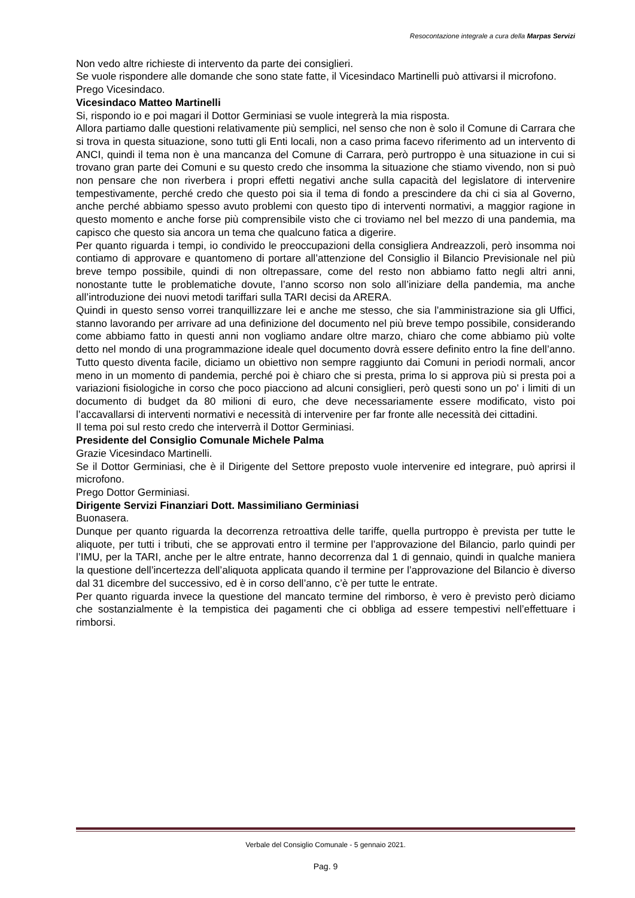Resocontazione integrale a cura della Marpas Servizi
Non vedo altre richieste di intervento da parte dei consiglieri.
Se vuole rispondere alle domande che sono state fatte, il Vicesindaco Martinelli può attivarsi il microfono.
Prego Vicesindaco.
Vicesindaco Matteo Martinelli
Si, rispondo io e poi magari il Dottor Germiniasi se vuole integrerà la mia risposta.
Allora partiamo dalle questioni relativamente più semplici, nel senso che non è solo il Comune di Carrara che si trova in questa situazione, sono tutti gli Enti locali, non a caso prima facevo riferimento ad un intervento di ANCI, quindi il tema non è una mancanza del Comune di Carrara, però purtroppo è una situazione in cui si trovano gran parte dei Comuni e su questo credo che insomma la situazione che stiamo vivendo, non si può non pensare che non riverbera i propri effetti negativi anche sulla capacità del legislatore di intervenire tempestivamente, perché credo che questo poi sia il tema di fondo a prescindere da chi ci sia al Governo, anche perché abbiamo spesso avuto problemi con questo tipo di interventi normativi, a maggior ragione in questo momento e anche forse più comprensibile visto che ci troviamo nel bel mezzo di una pandemia, ma capisco che questo sia ancora un tema che qualcuno fatica a digerire.
Per quanto riguarda i tempi, io condivido le preoccupazioni della consigliera Andreazzoli, però insomma noi contiamo di approvare e quantomeno di portare all’attenzione del Consiglio il Bilancio Previsionale nel più breve tempo possibile, quindi di non oltrepassare, come del resto non abbiamo fatto negli altri anni, nonostante tutte le problematiche dovute, l’anno scorso non solo all’iniziare della pandemia, ma anche all’introduzione dei nuovi metodi tariffari sulla TARI decisi da ARERA.
Quindi in questo senso vorrei tranquillizzare lei e anche me stesso, che sia l’amministrazione sia gli Uffici, stanno lavorando per arrivare ad una definizione del documento nel più breve tempo possibile, considerando come abbiamo fatto in questi anni non vogliamo andare oltre marzo, chiaro che come abbiamo più volte detto nel mondo di una programmazione ideale quel documento dovrà essere definito entro la fine dell’anno. Tutto questo diventa facile, diciamo un obiettivo non sempre raggiunto dai Comuni in periodi normali, ancor meno in un momento di pandemia, perché poi è chiaro che si presta, prima lo si approva più si presta poi a variazioni fisiologiche in corso che poco piacciono ad alcuni consiglieri, però questi sono un po' i limiti di un documento di budget da 80 milioni di euro, che deve necessariamente essere modificato, visto poi l’accavallarsi di interventi normativi e necessità di intervenire per far fronte alle necessità dei cittadini.
Il tema poi sul resto credo che interverrà il Dottor Germiniasi.
Presidente del Consiglio Comunale Michele Palma
Grazie Vicesindaco Martinelli.
Se il Dottor Germiniasi, che è il Dirigente del Settore preposto vuole intervenire ed integrare, può aprirsi il microfono.
Prego Dottor Germiniasi.
Dirigente Servizi Finanziari Dott. Massimiliano Germiniasi
Buonasera.
Dunque per quanto riguarda la decorrenza retroattiva delle tariffe, quella purtroppo è prevista per tutte le aliquote, per tutti i tributi, che se approvati entro il termine per l’approvazione del Bilancio, parlo quindi per l’IMU, per la TARI, anche per le altre entrate, hanno decorrenza dal 1 di gennaio, quindi in qualche maniera la questione dell’incertezza dell’aliquota applicata quando il termine per l’approvazione del Bilancio è diverso dal 31 dicembre del successivo, ed è in corso dell’anno, c’è per tutte le entrate.
Per quanto riguarda invece la questione del mancato termine del rimborso, è vero è previsto però diciamo che sostanzialmente è la tempistica dei pagamenti che ci obbliga ad essere tempestivi nell’effettuare i rimborsi.
Verbale del Consiglio Comunale - 5 gennaio 2021.
Pag. 9